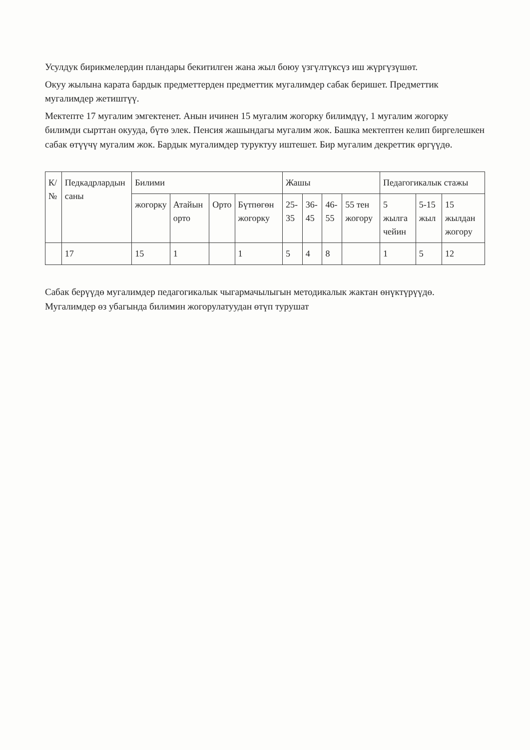Усулдук бирикмелердин пландары бекитилген жана жыл боюу үзгүлтүксүз иш жүргүзүшөт.
Окуу жылына карата бардык предметтерден предметтик мугалимдер сабак беришет. Предметтик мугалимдер жетиштүү.
Мектепте 17 мугалим эмгектенет. Анын ичинен 15 мугалим жогорку билимдүү, 1 мугалим жогорку билимди сырттан окууда, бүтө элек. Пенсия жашындагы мугалим жок. Башка мектептен келип биргелешкен сабак өтүүчү мугалим жок. Бардык мугалимдер туруктуу иштешет. Бир мугалим декреттик өргүүдө.
| К/№ | Педкадрлардын саны | Билими | | | | Жашы | | | | Педагогикалык стажы | | |
| --- | --- | --- | --- | --- | --- | --- | --- | --- | --- | --- | --- | --- |
| | | жогорку | Атайын орто | Орто | Бүтпөгөн жогорку | 25-35 | 36-45 | 46-55 | 55 тен жогору | 5 жылга чейин | 5-15 жыл | 15 жылдан жогору |
| | 17 | 15 | 1 | | 1 | 5 | 4 | 8 | | 1 | 5 | 12 |
Сабак берүүдө мугалимдер педагогикалык чыгармачылыгын методикалык жактан өнүктүрүүдө. Мугалимдер өз убагында билимин жогорулатуудан өтүп турушат